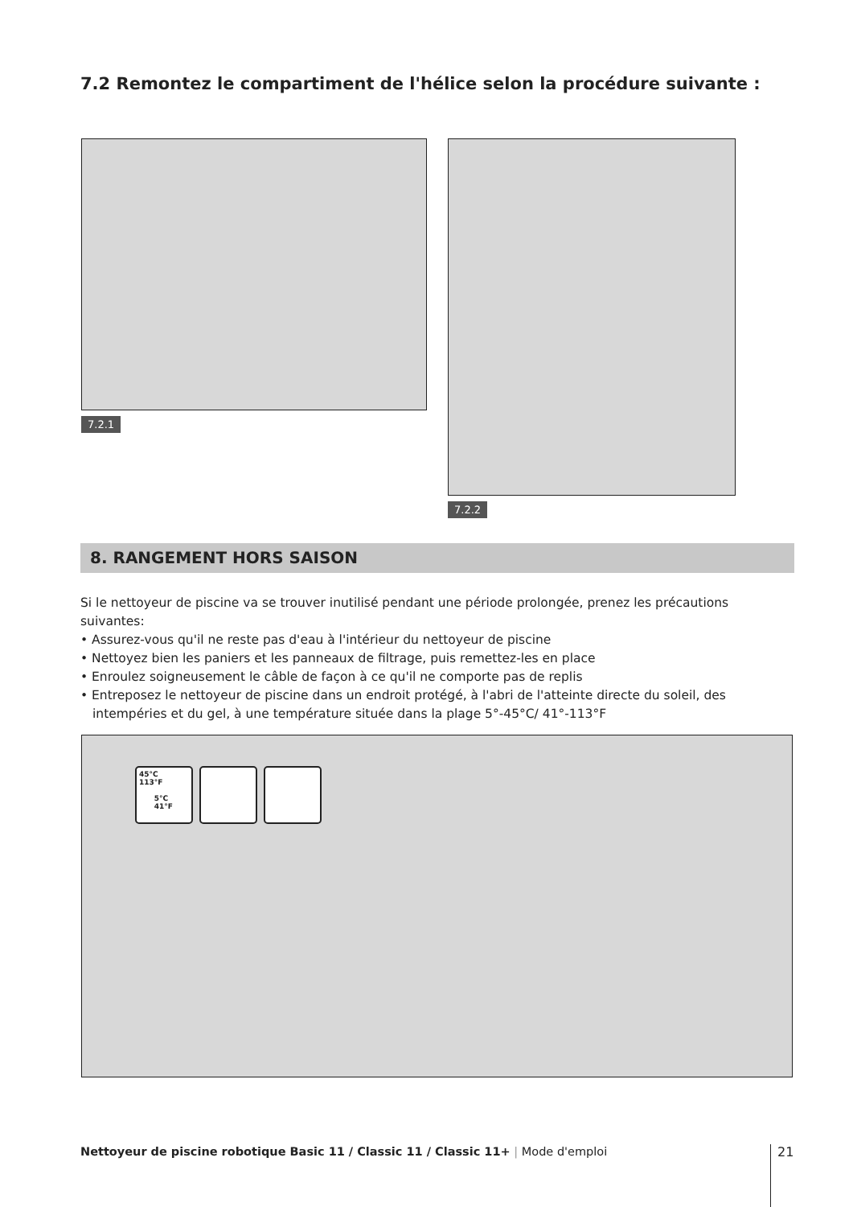7.2 Remontez le compartiment de l'hélice selon la procédure suivante :
7.2.1
7.2.2
8. RANGEMENT HORS SAISON
Si le nettoyeur de piscine va se trouver inutilisé pendant une période prolongée, prenez les précautions suivantes:
• Assurez-vous qu'il ne reste pas d'eau à l'intérieur du nettoyeur de piscine
• Nettoyez bien les paniers et les panneaux de filtrage, puis remettez-les en place
• Enroulez soigneusement le câble de façon à ce qu'il ne comporte pas de replis
• Entreposez le nettoyeur de piscine dans un endroit protégé, à l'abri de l'atteinte directe du soleil, des intempéries et du gel, à une température située dans la plage 5°-45°C/ 41°-113°F
45°C
113°F
5°C
41°F
Nettoyeur de piscine robotique Basic 11 / Classic 11 / Classic 11+ | Mode d'emploi
21